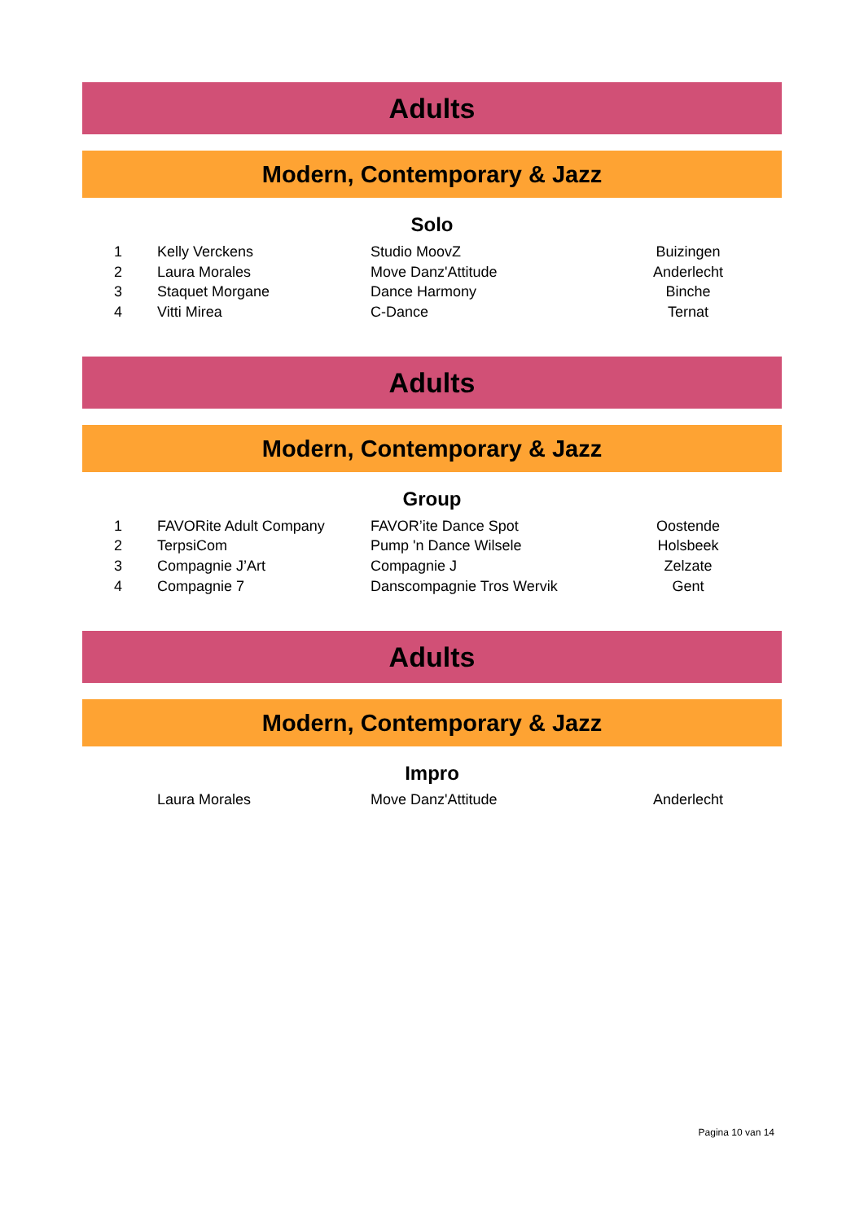Adults
Modern, Contemporary & Jazz
Solo
| 1 | Kelly Verckens | Studio MoovZ | Buizingen |
| 2 | Laura Morales | Move Danz'Attitude | Anderlecht |
| 3 | Staquet Morgane | Dance Harmony | Binche |
| 4 | Vitti Mirea | C-Dance | Ternat |
Adults
Modern, Contemporary & Jazz
Group
| 1 | FAVORite Adult Company | FAVOR’ite Dance Spot | Oostende |
| 2 | TerpsiCom | Pump 'n Dance Wilsele | Holsbeek |
| 3 | Compagnie J’Art | Compagnie J | Zelzate |
| 4 | Compagnie 7 | Danscompagnie Tros Wervik | Gent |
Adults
Modern, Contemporary & Jazz
Impro
| | Laura Morales | Move Danz'Attitude | Anderlecht |
Pagina 10 van 14